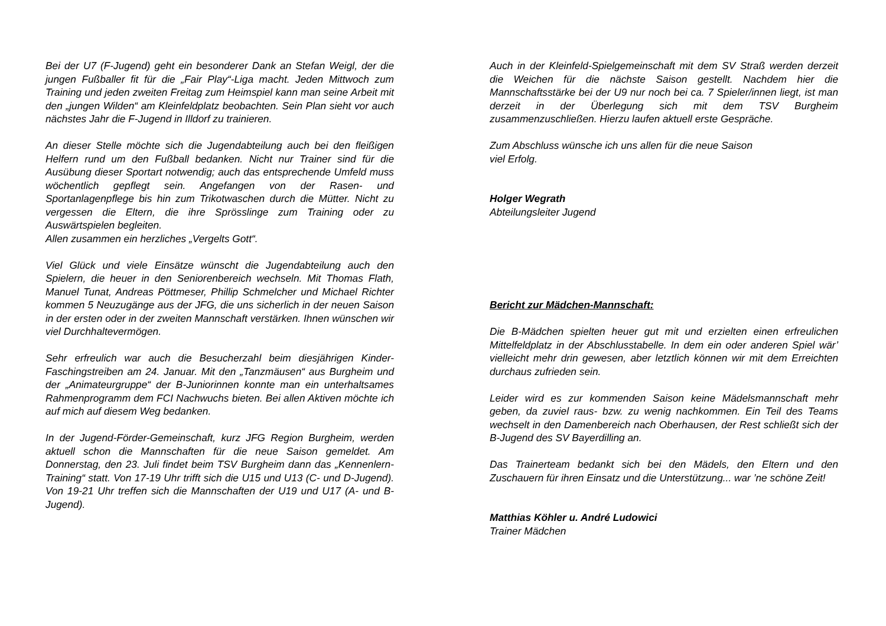Bei der U7 (F-Jugend) geht ein besonderer Dank an Stefan Weigl, der die jungen Fußballer fit für die „Fair Play“-Liga macht. Jeden Mittwoch zum Training und jeden zweiten Freitag zum Heimspiel kann man seine Arbeit mit den „jungen Wilden“ am Kleinfeldplatz beobachten. Sein Plan sieht vor auch nächstes Jahr die F-Jugend in Illdorf zu trainieren.
An dieser Stelle möchte sich die Jugendabteilung auch bei den fleißigen Helfern rund um den Fußball bedanken. Nicht nur Trainer sind für die Ausübung dieser Sportart notwendig; auch das entsprechende Umfeld muss wöchentlich gepflegt sein. Angefangen von der Rasen- und Sportanlagenpflege bis hin zum Trikotwaschen durch die Mütter. Nicht zu vergessen die Eltern, die ihre Sprösslinge zum Training oder zu Auswärtspielen begleiten.
Allen zusammen ein herzliches „Vergelts Gott“.
Viel Glück und viele Einsätze wünscht die Jugendabteilung auch den Spielern, die heuer in den Seniorenbereich wechseln. Mit Thomas Flath, Manuel Tunat, Andreas Pöttmeser, Phillip Schmelcher und Michael Richter kommen 5 Neuzugänge aus der JFG, die uns sicherlich in der neuen Saison in der ersten oder in der zweiten Mannschaft verstärken. Ihnen wünschen wir viel Durchhaltevermögen.
Sehr erfreulich war auch die Besucherzahl beim diesjährigen Kinder-Faschingstreiben am 24. Januar. Mit den „Tanzmäusen“ aus Burgheim und der „Animateurgruppe“ der B-Juniorinnen konnte man ein unterhaltsames Rahmenprogramm dem FCI Nachwuchs bieten. Bei allen Aktiven möchte ich auf mich auf diesem Weg bedanken.
In der Jugend-Förder-Gemeinschaft, kurz JFG Region Burgheim, werden aktuell schon die Mannschaften für die neue Saison gemeldet. Am Donnerstag, den 23. Juli findet beim TSV Burgheim dann das „Kennenlern-Training“ statt. Von 17-19 Uhr trifft sich die U15 und U13 (C- und D-Jugend). Von 19-21 Uhr treffen sich die Mannschaften der U19 und U17 (A- und B-Jugend).
Auch in der Kleinfeld-Spielgemeinschaft mit dem SV Straß werden derzeit die Weichen für die nächste Saison gestellt. Nachdem hier die Mannschaftsstärke bei der U9 nur noch bei ca. 7 Spieler/innen liegt, ist man derzeit in der Überlegung sich mit dem TSV Burgheim zusammenzuschließen. Hierzu laufen aktuell erste Gespräche.
Zum Abschluss wünsche ich uns allen für die neue Saison
viel Erfolg.
Holger Wegrath
Abteilungsleiter Jugend
Bericht zur Mädchen-Mannschaft:
Die B-Mädchen spielten heuer gut mit und erzielten einen erfreulichen Mittelfeldplatz in der Abschlusstabelle. In dem ein oder anderen Spiel wär’ vielleicht mehr drin gewesen, aber letztlich können wir mit dem Erreichten durchaus zufrieden sein.
Leider wird es zur kommenden Saison keine Mädelsmannschaft mehr geben, da zuviel raus- bzw. zu wenig nachkommen. Ein Teil des Teams wechselt in den Damenbereich nach Oberhausen, der Rest schließt sich der B-Jugend des SV Bayerdilling an.
Das Trainerteam bedankt sich bei den Mädels, den Eltern und den Zuschauern für ihren Einsatz und die Unterstützung... war ’ne schöne Zeit!
Matthias Köhler u. André Ludowici
Trainer Mädchen